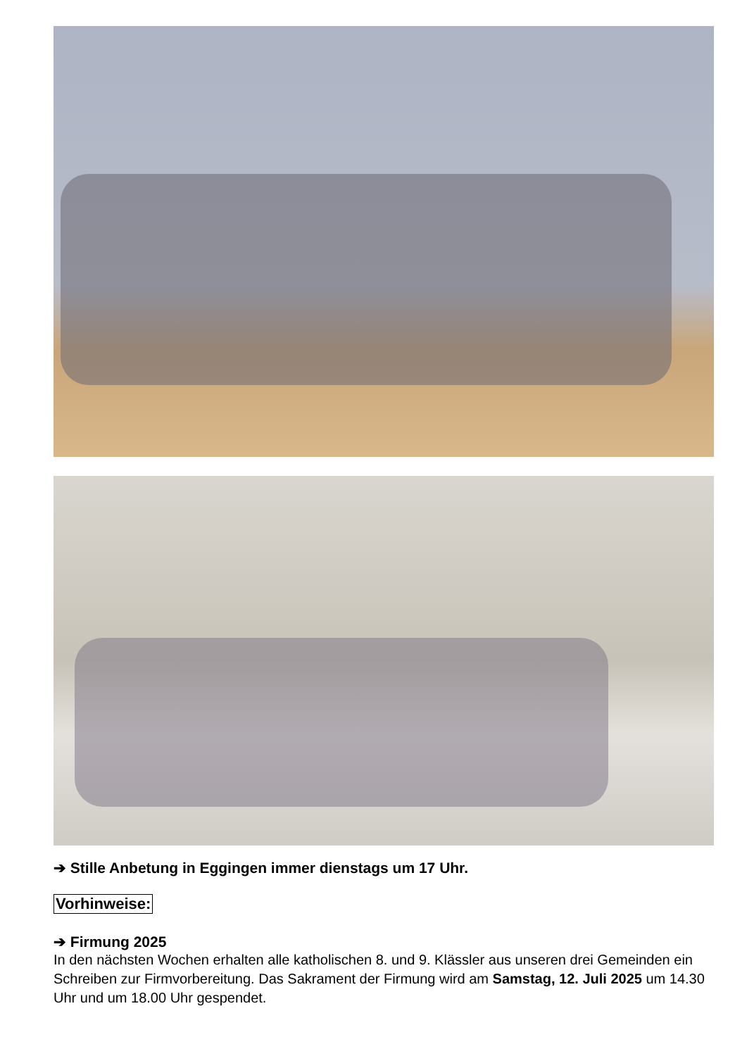➔ Stille Anbetung in Eggingen immer dienstags um 17 Uhr.
Vorhinweise:
➔ Firmung 2025
In den nächsten Wochen erhalten alle katholischen 8. und 9. Klässler aus unseren drei Gemeinden ein Schreiben zur Firmvorbereitung. Das Sakrament der Firmung wird am Samstag, 12. Juli 2025 um 14.30 Uhr und um 18.00 Uhr gespendet.